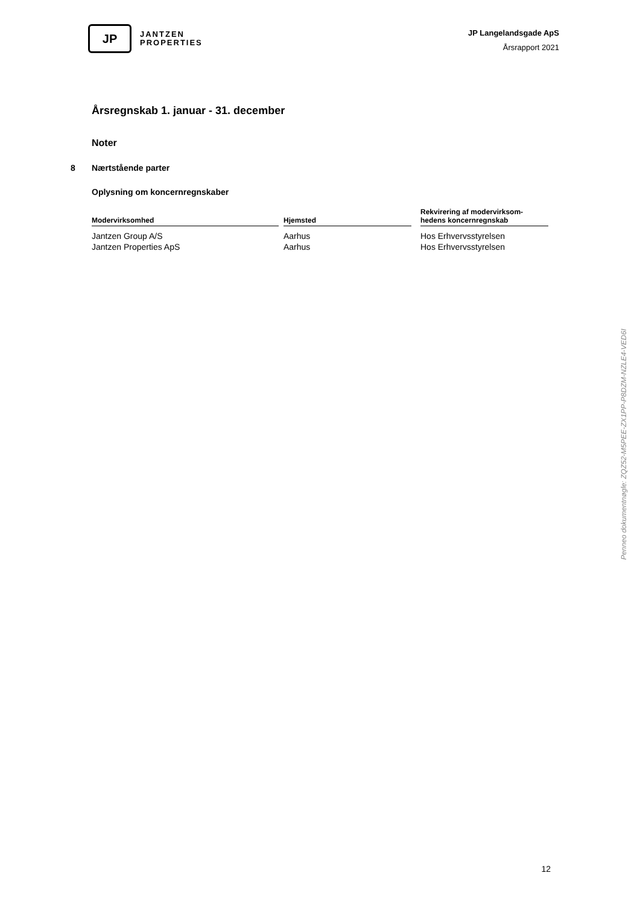JP
JANTZEN
PROPERTIES
JP Langelandsgade ApS
Årsrapport 2021
Årsregnskab 1. januar - 31. december
Noter
8 Nærtstående parter
Oplysning om koncernregnskaber
| Modervirksomhed | | Hjemsted | | Rekvirering af modervirksom- hedens koncernregnskab |
| Jantzen Group A/S | | Aarhus | | Hos Erhvervsstyrelsen |
| Jantzen Properties ApS | | Aarhus | | Hos Erhvervsstyrelsen |
Penneo dokumentnøgle: ZQZ52-M5PEE-ZX1PP-P8DZM-NZLE4-VED6I
12